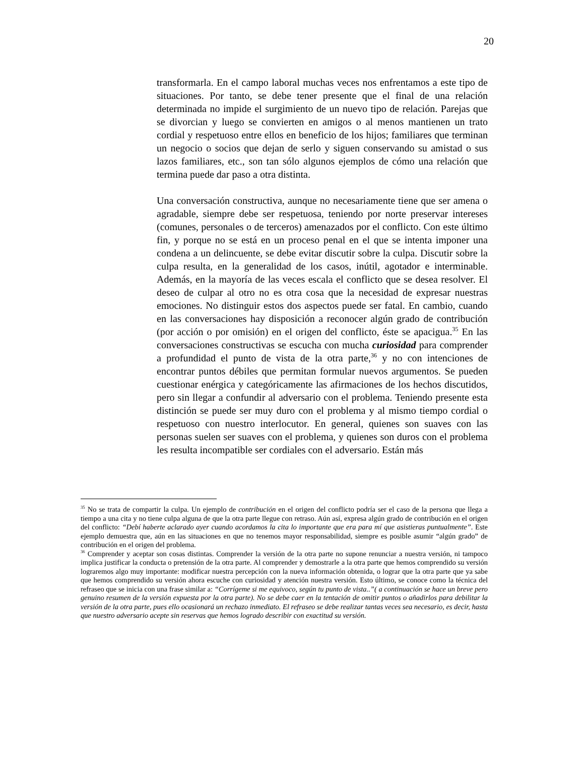20
transformarla. En el campo laboral muchas veces nos enfrentamos a este tipo de situaciones. Por tanto, se debe tener presente que el final de una relación determinada no impide el surgimiento de un nuevo tipo de relación. Parejas que se divorcian y luego se convierten en amigos o al menos mantienen un trato cordial y respetuoso entre ellos en beneficio de los hijos; familiares que terminan un negocio o socios que dejan de serlo y siguen conservando su amistad o sus lazos familiares, etc., son tan sólo algunos ejemplos de cómo una relación que termina puede dar paso a otra distinta.
Una conversación constructiva, aunque no necesariamente tiene que ser amena o agradable, siempre debe ser respetuosa, teniendo por norte preservar intereses (comunes, personales o de terceros) amenazados por el conflicto. Con este último fin, y porque no se está en un proceso penal en el que se intenta imponer una condena a un delincuente, se debe evitar discutir sobre la culpa. Discutir sobre la culpa resulta, en la generalidad de los casos, inútil, agotador e interminable. Además, en la mayoría de las veces escala el conflicto que se desea resolver. El deseo de culpar al otro no es otra cosa que la necesidad de expresar nuestras emociones. No distinguir estos dos aspectos puede ser fatal. En cambio, cuando en las conversaciones hay disposición a reconocer algún grado de contribución (por acción o por omisión) en el origen del conflicto, éste se apacigua.<sup>35</sup> En las conversaciones constructivas se escucha con mucha curiosidad para comprender a profundidad el punto de vista de la otra parte,<sup>36</sup> y no con intenciones de encontrar puntos débiles que permitan formular nuevos argumentos. Se pueden cuestionar enérgica y categóricamente las afirmaciones de los hechos discutidos, pero sin llegar a confundir al adversario con el problema. Teniendo presente esta distinción se puede ser muy duro con el problema y al mismo tiempo cordial o respetuoso con nuestro interlocutor. En general, quienes son suaves con las personas suelen ser suaves con el problema, y quienes son duros con el problema les resulta incompatible ser cordiales con el adversario. Están más
<sup>35</sup> No se trata de compartir la culpa. Un ejemplo de contribución en el origen del conflicto podría ser el caso de la persona que llega a tiempo a una cita y no tiene culpa alguna de que la otra parte llegue con retraso. Aún así, expresa algún grado de contribución en el origen del conflicto: “Debí haberte aclarado ayer cuando acordamos la cita lo importante que era para mí que asistieras puntualmente”. Este ejemplo demuestra que, aún en las situaciones en que no tenemos mayor responsabilidad, siempre es posible asumir “algún grado” de contribución en el origen del problema.
<sup>36</sup> Comprender y aceptar son cosas distintas. Comprender la versión de la otra parte no supone renunciar a nuestra versión, ni tampoco implica justificar la conducta o pretensión de la otra parte. Al comprender y demostrarle a la otra parte que hemos comprendido su versión lograremos algo muy importante: modificar nuestra percepción con la nueva información obtenida, o lograr que la otra parte que ya sabe que hemos comprendido su versión ahora escuche con curiosidad y atención nuestra versión. Esto último, se conoce como la técnica del refraseo que se inicia con una frase similar a: “Corrígeme si me equivoco, según tu punto de vista..”( a continuación se hace un breve pero genuino resumen de la versión expuesta por la otra parte). No se debe caer en la tentación de omitir puntos o añadirlos para debilitar la versión de la otra parte, pues ello ocasionará un rechazo inmediato. El refraseo se debe realizar tantas veces sea necesario, es decir, hasta que nuestro adversario acepte sin reservas que hemos logrado describir con exactitud su versión.